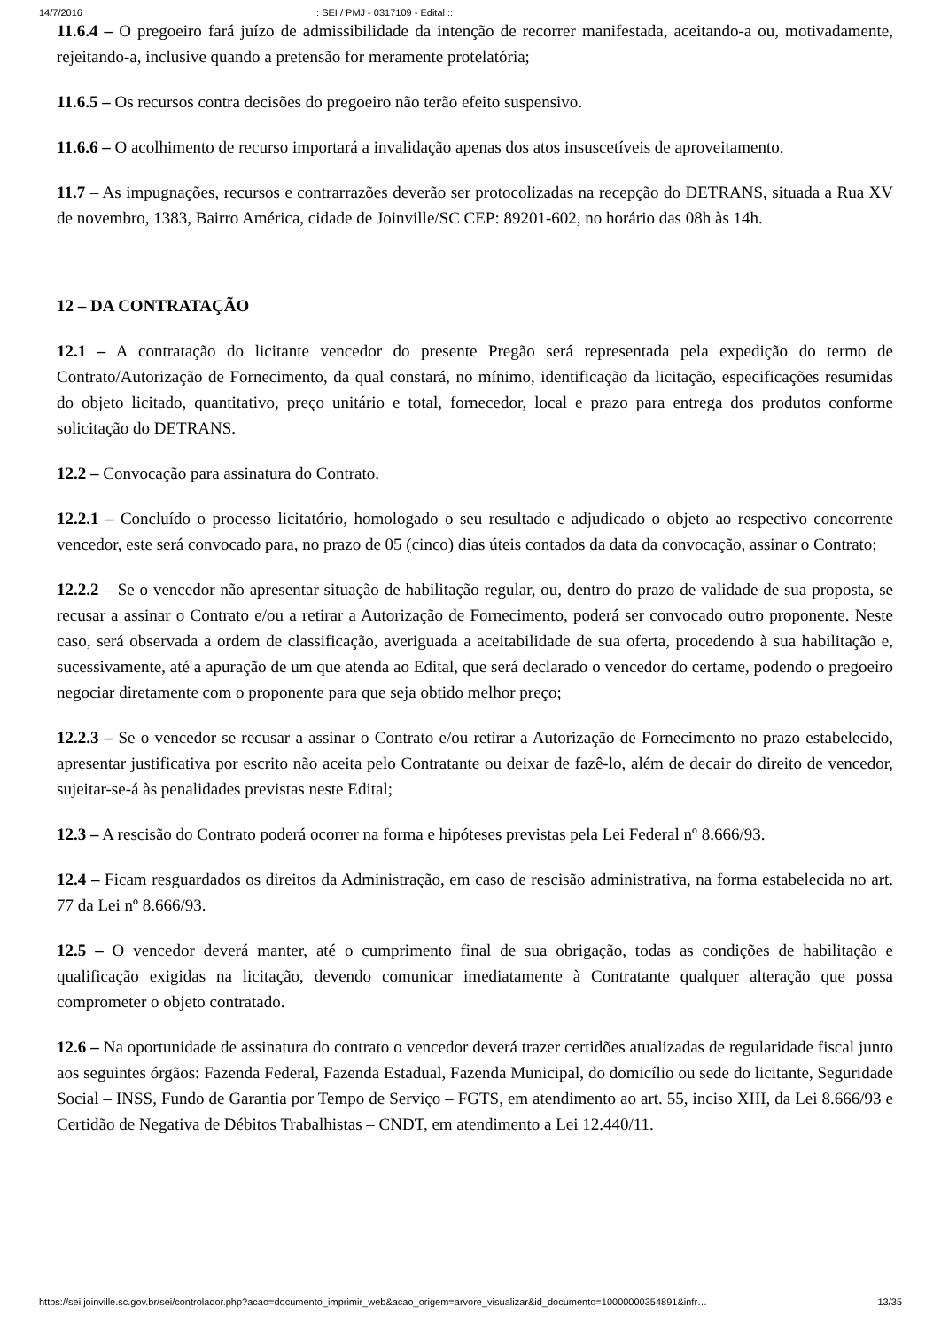14/7/2016:: SEI / PMJ - 0317109 - Edital ::
11.6.4 – O pregoeiro fará juízo de admissibilidade da intenção de recorrer manifestada, aceitando-a ou, motivadamente, rejeitando-a, inclusive quando a pretensão for meramente protelatória;
11.6.5 – Os recursos contra decisões do pregoeiro não terão efeito suspensivo.
11.6.6 – O acolhimento de recurso importará a invalidação apenas dos atos insuscetíveis de aproveitamento.
11.7 – As impugnações, recursos e contrarrazões deverão ser protocolizadas na recepção do DETRANS, situada a Rua XV de novembro, 1383, Bairro América, cidade de Joinville/SC CEP: 89201-602, no horário das 08h às 14h.
12 – DA CONTRATAÇÃO
12.1 – A contratação do licitante vencedor do presente Pregão será representada pela expedição do termo de Contrato/Autorização de Fornecimento, da qual constará, no mínimo, identificação da licitação, especificações resumidas do objeto licitado, quantitativo, preço unitário e total, fornecedor, local e prazo para entrega dos produtos conforme solicitação do DETRANS.
12.2 – Convocação para assinatura do Contrato.
12.2.1 – Concluído o processo licitatório, homologado o seu resultado e adjudicado o objeto ao respectivo concorrente vencedor, este será convocado para, no prazo de 05 (cinco) dias úteis contados da data da convocação, assinar o Contrato;
12.2.2 – Se o vencedor não apresentar situação de habilitação regular, ou, dentro do prazo de validade de sua proposta, se recusar a assinar o Contrato e/ou a retirar a Autorização de Fornecimento, poderá ser convocado outro proponente. Neste caso, será observada a ordem de classificação, averiguada a aceitabilidade de sua oferta, procedendo à sua habilitação e, sucessivamente, até a apuração de um que atenda ao Edital, que será declarado o vencedor do certame, podendo o pregoeiro negociar diretamente com o proponente para que seja obtido melhor preço;
12.2.3 – Se o vencedor se recusar a assinar o Contrato e/ou retirar a Autorização de Fornecimento no prazo estabelecido, apresentar justificativa por escrito não aceita pelo Contratante ou deixar de fazê-lo, além de decair do direito de vencedor, sujeitar-se-á às penalidades previstas neste Edital;
12.3 – A rescisão do Contrato poderá ocorrer na forma e hipóteses previstas pela Lei Federal nº 8.666/93.
12.4 – Ficam resguardados os direitos da Administração, em caso de rescisão administrativa, na forma estabelecida no art. 77 da Lei nº 8.666/93.
12.5 – O vencedor deverá manter, até o cumprimento final de sua obrigação, todas as condições de habilitação e qualificação exigidas na licitação, devendo comunicar imediatamente à Contratante qualquer alteração que possa comprometer o objeto contratado.
12.6 – Na oportunidade de assinatura do contrato o vencedor deverá trazer certidões atualizadas de regularidade fiscal junto aos seguintes órgãos: Fazenda Federal, Fazenda Estadual, Fazenda Municipal, do domicílio ou sede do licitante, Seguridade Social – INSS, Fundo de Garantia por Tempo de Serviço – FGTS, em atendimento ao art. 55, inciso XIII, da Lei 8.666/93 e Certidão de Negativa de Débitos Trabalhistas – CNDT, em atendimento a Lei 12.440/11.
https://sei.joinville.sc.gov.br/sei/controlador.php?acao=documento_imprimir_web&acao_origem=arvore_visualizar&id_documento=10000000354891&infr… 13/35